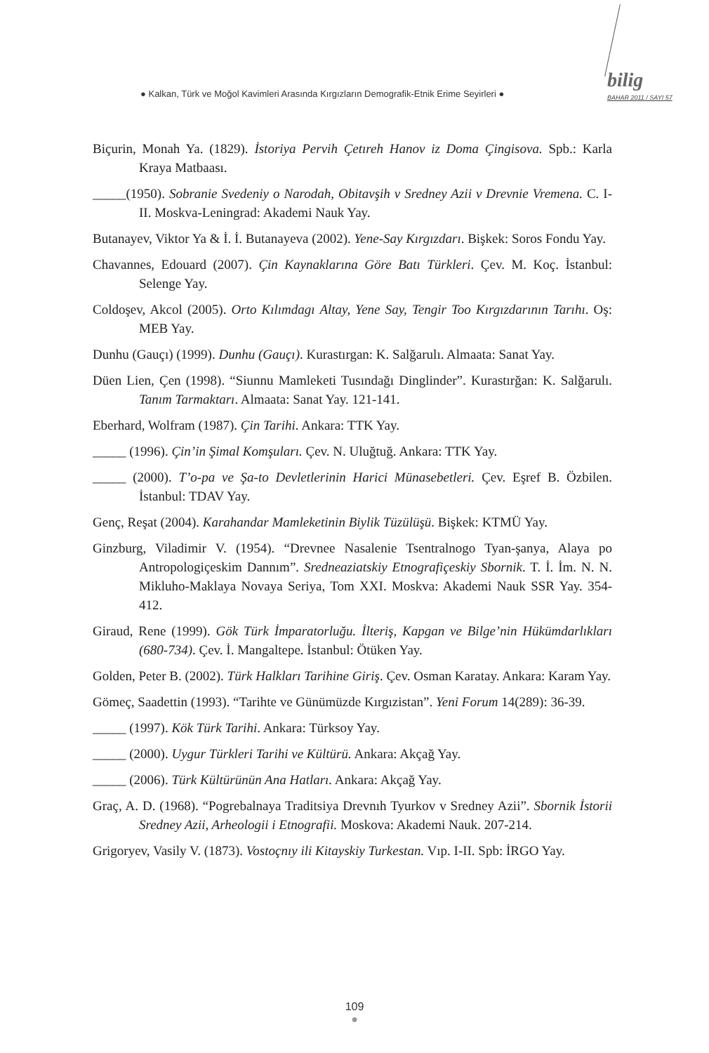● Kalkan, Türk ve Moğol Kavimleri Arasında Kırgızların Demografik-Etnik Erime Seyirleri ●
bilig
BAHAR 2011 / SAYI 57
Biçurin, Monah Ya. (1829). İstoriya Pervih Çetıreh Hanov iz Doma Çingisova. Spb.: Karla Kraya Matbaası.
_____(1950). Sobranie Svedeniy o Narodah, Obitavşih v Sredney Azii v Drevnie Vremena. C. I-II. Moskva-Leningrad: Akademi Nauk Yay.
Butanayev, Viktor Ya & İ. İ. Butanayeva (2002). Yene-Say Kırgızdarı. Bişkek: Soros Fondu Yay.
Chavannes, Edouard (2007). Çin Kaynaklarına Göre Batı Türkleri. Çev. M. Koç. İstanbul: Selenge Yay.
Coldoşev, Akcol (2005). Orto Kılımdagı Altay, Yene Say, Tengir Too Kırgızdarının Tarıhı. Oş: MEB Yay.
Dunhu (Gauçı) (1999). Dunhu (Gauçı). Kurastırgan: K. Salğarulı. Almaata: Sanat Yay.
Düen Lien, Çen (1998). “Siunnu Mamleketi Tusındağı Dinglinder”. Kurastırğan: K. Salğarulı. Tanım Tarmaktarı. Almaata: Sanat Yay. 121-141.
Eberhard, Wolfram (1987). Çin Tarihi. Ankara: TTK Yay.
_____ (1996). Çin’in Şimal Komşuları. Çev. N. Uluğtuğ. Ankara: TTK Yay.
_____ (2000). T’o-pa ve Şa-to Devletlerinin Harici Münasebetleri. Çev. Eşref B. Özbilen. İstanbul: TDAV Yay.
Genç, Reşat (2004). Karahandar Mamleketinin Biylik Tüzülüşü. Bişkek: KTMÜ Yay.
Ginzburg, Viladimir V. (1954). “Drevnee Nasalenie Tsentralnogo Tyan-şanya, Alaya po Antropologiçeskim Dannım”. Sredneaziatskiy Etnografiçeskiy Sbornik. T. İ. İm. N. N. Mikluho-Maklaya Novaya Seriya, Tom XXI. Moskva: Akademi Nauk SSR Yay. 354-412.
Giraud, Rene (1999). Gök Türk İmparatorluğu. İlteriş, Kapgan ve Bilge’nin Hükümdarlıkları (680-734). Çev. İ. Mangaltepe. İstanbul: Ötüken Yay.
Golden, Peter B. (2002). Türk Halkları Tarihine Giriş. Çev. Osman Karatay. Ankara: Karam Yay.
Gömeç, Saadettin (1993). “Tarihte ve Günümüzde Kırgızistan”. Yeni Forum 14(289): 36-39.
_____ (1997). Kök Türk Tarihi. Ankara: Türksoy Yay.
_____ (2000). Uygur Türkleri Tarihi ve Kültürü. Ankara: Akçağ Yay.
_____ (2006). Türk Kültürünün Ana Hatları. Ankara: Akçağ Yay.
Graç, A. D. (1968). “Pogrebalnaya Traditsiya Drevnıh Tyurkov v Sredney Azii”. Sbornik İstorii Sredney Azii, Arheologii i Etnografii. Moskova: Akademi Nauk. 207-214.
Grigoryev, Vasily V. (1873). Vostoçnıy ili Kitayskiy Turkestan. Vıp. I-II. Spb: İRGO Yay.
109
●